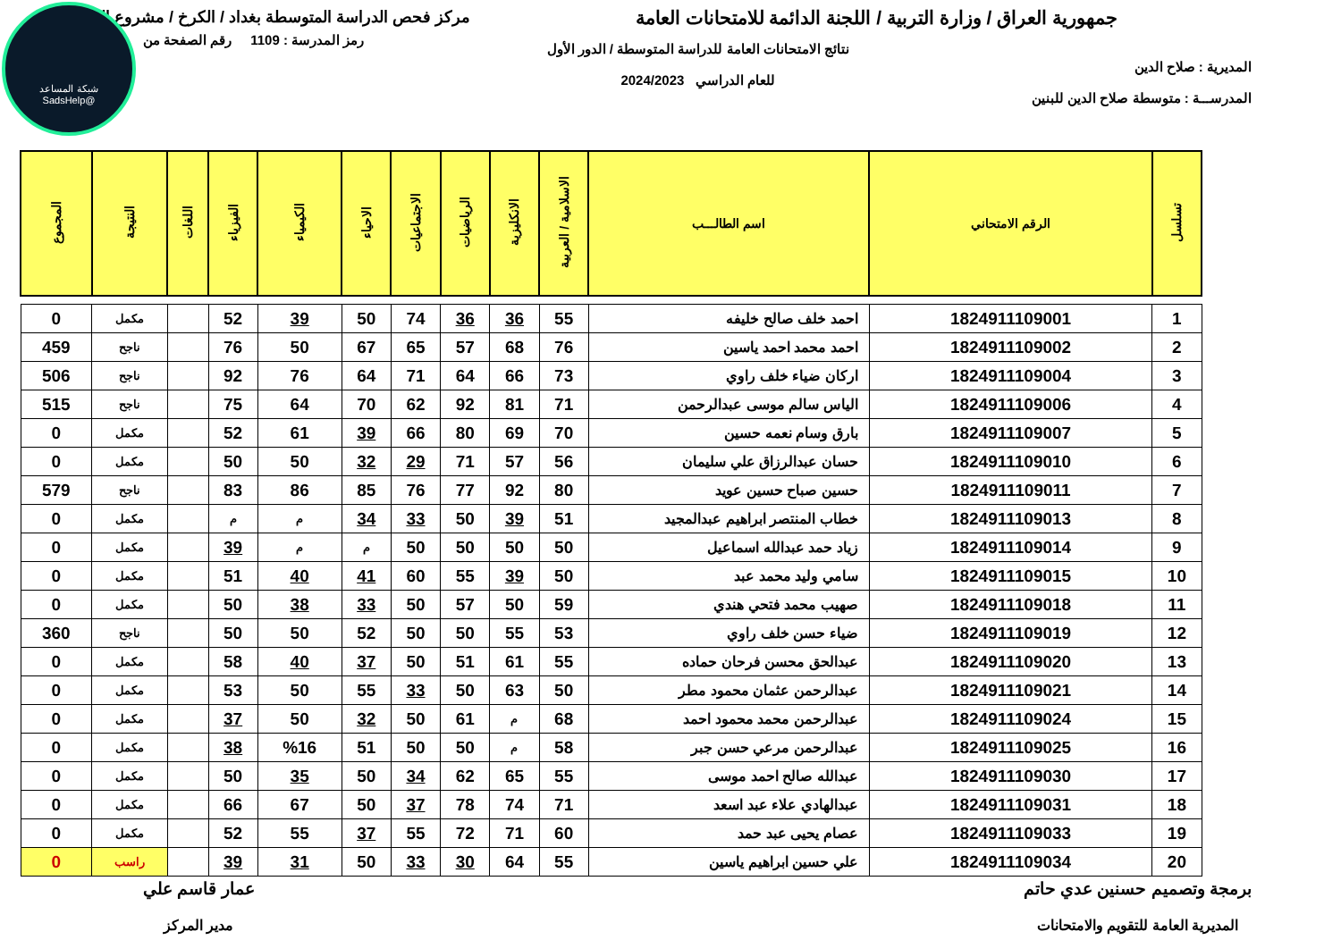شبكة المساعد
@SadsHelp
جمهورية العراق / وزارة التربية / اللجنة الدائمة للامتحانات العامة
مركز فحص الدراسة المتوسطة بغداد / الكرخ / مشروع الدفتر
المديرية : صلاح الدين
المدرســـة : متوسطة صلاح الدين للبنين
نتائج الامتحانات العامة للدراسة المتوسطة / الدور الأول
للعام الدراسي 2024/2023
رمز المدرسة : 1109 رقم الصفحة من
| تسلسل | الرقم الامتحاني | اسم الطالـــب | الاسلامية / العربية | الانكليزية | الرياضيات | الاجتماعيات | الاحياء | الكيمياء | الفيزياء | اللغات | النتيجة | المجموع |
| --- | --- | --- | --- | --- | --- | --- | --- | --- | --- | --- | --- | --- |
| 1 | 1824911109001 | احمد خلف صالح خليفه | 55 | 36 | 36 | 74 | 50 | 39 | 52 | | مكمل | 0 |
| 2 | 1824911109002 | احمد محمد احمد ياسين | 76 | 68 | 57 | 65 | 67 | 50 | 76 | | ناجح | 459 |
| 3 | 1824911109004 | اركان ضياء خلف راوي | 73 | 66 | 64 | 71 | 64 | 76 | 92 | | ناجح | 506 |
| 4 | 1824911109006 | الياس سالم موسى عبدالرحمن | 71 | 81 | 92 | 62 | 70 | 64 | 75 | | ناجح | 515 |
| 5 | 1824911109007 | بارق وسام نعمه حسين | 70 | 69 | 80 | 66 | 39 | 61 | 52 | | مكمل | 0 |
| 6 | 1824911109010 | حسان عبدالرزاق علي سليمان | 56 | 57 | 71 | 29 | 32 | 50 | 50 | | مكمل | 0 |
| 7 | 1824911109011 | حسين صباح حسين عويد | 80 | 92 | 77 | 76 | 85 | 86 | 83 | | ناجح | 579 |
| 8 | 1824911109013 | خطاب المنتصر ابراهيم عبدالمجيد | 51 | 39 | 50 | 33 | 34 | م | م | | مكمل | 0 |
| 9 | 1824911109014 | زياد حمد عبدالله اسماعيل | 50 | 50 | 50 | 50 | م | م | 39 | | مكمل | 0 |
| 10 | 1824911109015 | سامي وليد محمد عبد | 50 | 39 | 55 | 60 | 41 | 40 | 51 | | مكمل | 0 |
| 11 | 1824911109018 | صهيب محمد فتحي هندي | 59 | 50 | 57 | 50 | 33 | 38 | 50 | | مكمل | 0 |
| 12 | 1824911109019 | ضياء حسن خلف راوي | 53 | 55 | 50 | 50 | 52 | 50 | 50 | | ناجح | 360 |
| 13 | 1824911109020 | عبدالحق محسن فرحان حماده | 55 | 61 | 51 | 50 | 37 | 40 | 58 | | مكمل | 0 |
| 14 | 1824911109021 | عبدالرحمن عثمان محمود مطر | 50 | 63 | 50 | 33 | 55 | 50 | 53 | | مكمل | 0 |
| 15 | 1824911109024 | عبدالرحمن محمد محمود احمد | 68 | م | 61 | 50 | 32 | 50 | 37 | | مكمل | 0 |
| 16 | 1824911109025 | عبدالرحمن مرعي حسن جبر | 58 | م | 50 | 50 | 51 | %16 | 38 | | مكمل | 0 |
| 17 | 1824911109030 | عبدالله صالح احمد موسى | 55 | 65 | 62 | 34 | 50 | 35 | 50 | | مكمل | 0 |
| 18 | 1824911109031 | عبدالهادي علاء عبد اسعد | 71 | 74 | 78 | 37 | 50 | 67 | 66 | | مكمل | 0 |
| 19 | 1824911109033 | عصام يحيى عبد حمد | 60 | 71 | 72 | 55 | 37 | 55 | 52 | | مكمل | 0 |
| 20 | 1824911109034 | علي حسين ابراهيم ياسين | 55 | 64 | 30 | 33 | 50 | 31 | 39 | | راسب | 0 |
برمجة وتصميم حسنين عدي حاتم
المديرية العامة للتقويم والامتحانات
عمار قاسم علي
مدير المركز